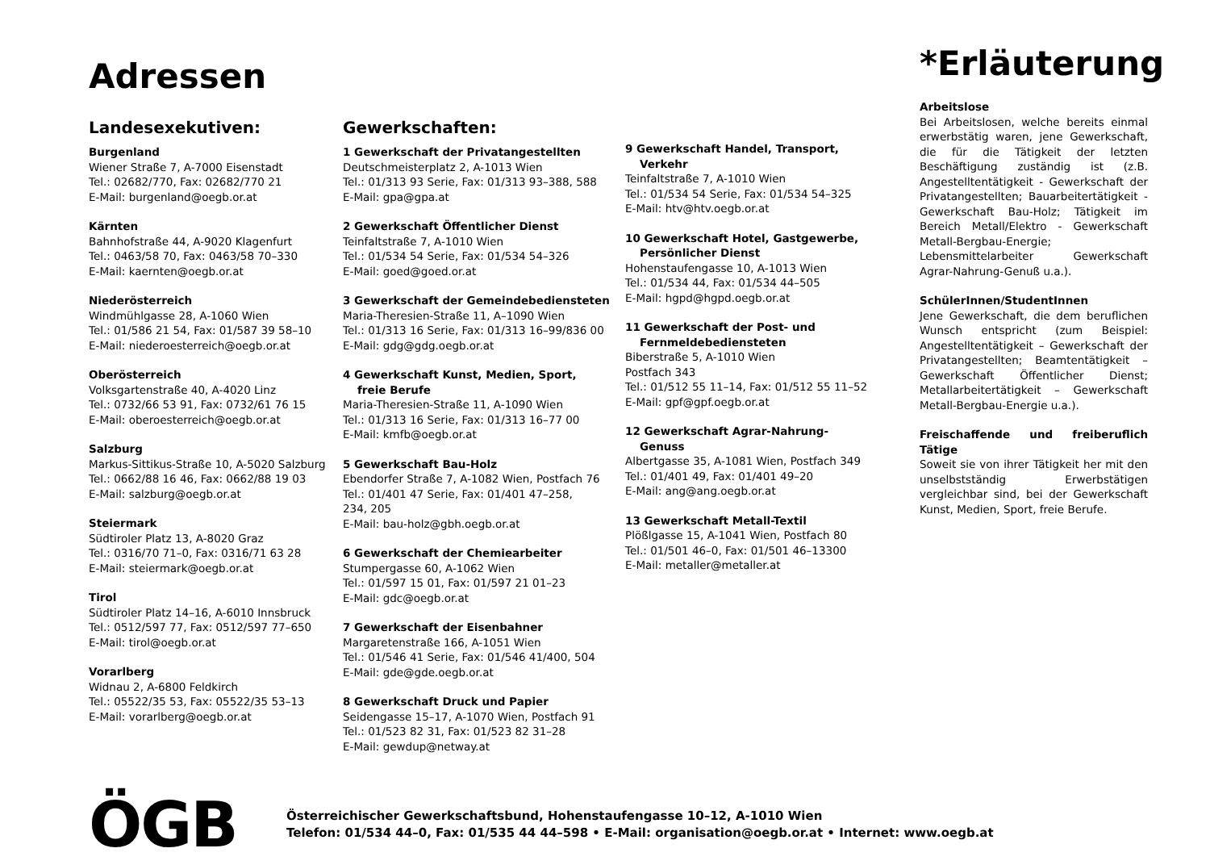Adressen
Landesexekutiven:
Burgenland
Wiener Straße 7, A-7000 Eisenstadt
Tel.: 02682/770, Fax: 02682/770 21
E-Mail: burgenland@oegb.or.at
Kärnten
Bahnhofstraße 44, A-9020 Klagenfurt
Tel.: 0463/58 70, Fax: 0463/58 70–330
E-Mail: kaernten@oegb.or.at
Niederösterreich
Windmühlgasse 28, A-1060 Wien
Tel.: 01/586 21 54, Fax: 01/587 39 58–10
E-Mail: niederoesterreich@oegb.or.at
Oberösterreich
Volksgartenstraße 40, A-4020 Linz
Tel.: 0732/66 53 91, Fax: 0732/61 76 15
E-Mail: oberoesterreich@oegb.or.at
Salzburg
Markus-Sittikus-Straße 10, A-5020 Salzburg
Tel.: 0662/88 16 46, Fax: 0662/88 19 03
E-Mail: salzburg@oegb.or.at
Steiermark
Südtiroler Platz 13, A-8020 Graz
Tel.: 0316/70 71–0, Fax: 0316/71 63 28
E-Mail: steiermark@oegb.or.at
Tirol
Südtiroler Platz 14–16, A-6010 Innsbruck
Tel.: 0512/597 77, Fax: 0512/597 77–650
E-Mail: tirol@oegb.or.at
Vorarlberg
Widnau 2, A-6800 Feldkirch
Tel.: 05522/35 53, Fax: 05522/35 53–13
E-Mail: vorarlberg@oegb.or.at
Gewerkschaften:
1 Gewerkschaft der Privatangestellten
Deutschmeisterplatz 2, A-1013 Wien
Tel.: 01/313 93 Serie, Fax: 01/313 93–388, 588
E-Mail: gpa@gpa.at
2 Gewerkschaft Öffentlicher Dienst
Teinfaltstraße 7, A-1010 Wien
Tel.: 01/534 54 Serie, Fax: 01/534 54–326
E-Mail: goed@goed.or.at
3 Gewerkschaft der Gemeindebediensteten
Maria-Theresien-Straße 11, A–1090 Wien
Tel.: 01/313 16 Serie, Fax: 01/313 16–99/836 00
E-Mail: gdg@gdg.oegb.or.at
4 Gewerkschaft Kunst, Medien, Sport,
freie Berufe
Maria-Theresien-Straße 11, A-1090 Wien
Tel.: 01/313 16 Serie, Fax: 01/313 16–77 00
E-Mail: kmfb@oegb.or.at
5 Gewerkschaft Bau-Holz
Ebendorfer Straße 7, A-1082 Wien, Postfach 76
Tel.: 01/401 47 Serie, Fax: 01/401 47–258,
234, 205
E-Mail: bau-holz@gbh.oegb.or.at
6 Gewerkschaft der Chemiearbeiter
Stumpergasse 60, A-1062 Wien
Tel.: 01/597 15 01, Fax: 01/597 21 01–23
E-Mail: gdc@oegb.or.at
7 Gewerkschaft der Eisenbahner
Margaretenstraße 166, A-1051 Wien
Tel.: 01/546 41 Serie, Fax: 01/546 41/400, 504
E-Mail: gde@gde.oegb.or.at
8 Gewerkschaft Druck und Papier
Seidengasse 15–17, A-1070 Wien, Postfach 91
Tel.: 01/523 82 31, Fax: 01/523 82 31–28
E-Mail: gewdup@netway.at
9 Gewerkschaft Handel, Transport,
Verkehr
Teinfaltstraße 7, A-1010 Wien
Tel.: 01/534 54 Serie, Fax: 01/534 54–325
E-Mail: htv@htv.oegb.or.at
10 Gewerkschaft Hotel, Gastgewerbe,
Persönlicher Dienst
Hohenstaufengasse 10, A-1013 Wien
Tel.: 01/534 44, Fax: 01/534 44–505
E-Mail: hgpd@hgpd.oegb.or.at
11 Gewerkschaft der Post- und
Fernmeldebediensteten
Biberstraße 5, A-1010 Wien
Postfach 343
Tel.: 01/512 55 11–14, Fax: 01/512 55 11–52
E-Mail: gpf@gpf.oegb.or.at
12 Gewerkschaft Agrar-Nahrung-
Genuss
Albertgasse 35, A-1081 Wien, Postfach 349
Tel.: 01/401 49, Fax: 01/401 49–20
E-Mail: ang@ang.oegb.or.at
13 Gewerkschaft Metall-Textil
Plößlgasse 15, A-1041 Wien, Postfach 80
Tel.: 01/501 46–0, Fax: 01/501 46–13300
E-Mail: metaller@metaller.at
*Erläuterung
Arbeitslose
Bei Arbeitslosen, welche bereits einmal erwerbstätig waren, jene Gewerkschaft, die für die Tätigkeit der letzten Beschäftigung zuständig ist (z.B. Angestelltentätigkeit - Gewerkschaft der Privatangestellten; Bauarbeitertätigkeit - Gewerkschaft Bau-Holz; Tätigkeit im Bereich Metall/Elektro - Gewerkschaft Metall-Bergbau-Energie; Lebensmittelarbeiter Gewerkschaft Agrar-Nahrung-Genuß u.a.).
SchülerInnen/StudentInnen
Jene Gewerkschaft, die dem beruflichen Wunsch entspricht (zum Beispiel: Angestelltentätigkeit – Gewerkschaft der Privatangestellten; Beamtentätigkeit – Gewerkschaft Öffentlicher Dienst; Metallarbeitertätigkeit – Gewerkschaft Metall-Bergbau-Energie u.a.).
Freischaffende und freiberuflich Tätige
Soweit sie von ihrer Tätigkeit her mit den unselbstständig Erwerbstätigen vergleichbar sind, bei der Gewerkschaft Kunst, Medien, Sport, freie Berufe.
ÖGB
Österreichischer Gewerkschaftsbund, Hohenstaufengasse 10–12, A-1010 Wien
Telefon: 01/534 44–0, Fax: 01/535 44 44–598 • E-Mail: organisation@oegb.or.at • Internet: www.oegb.at